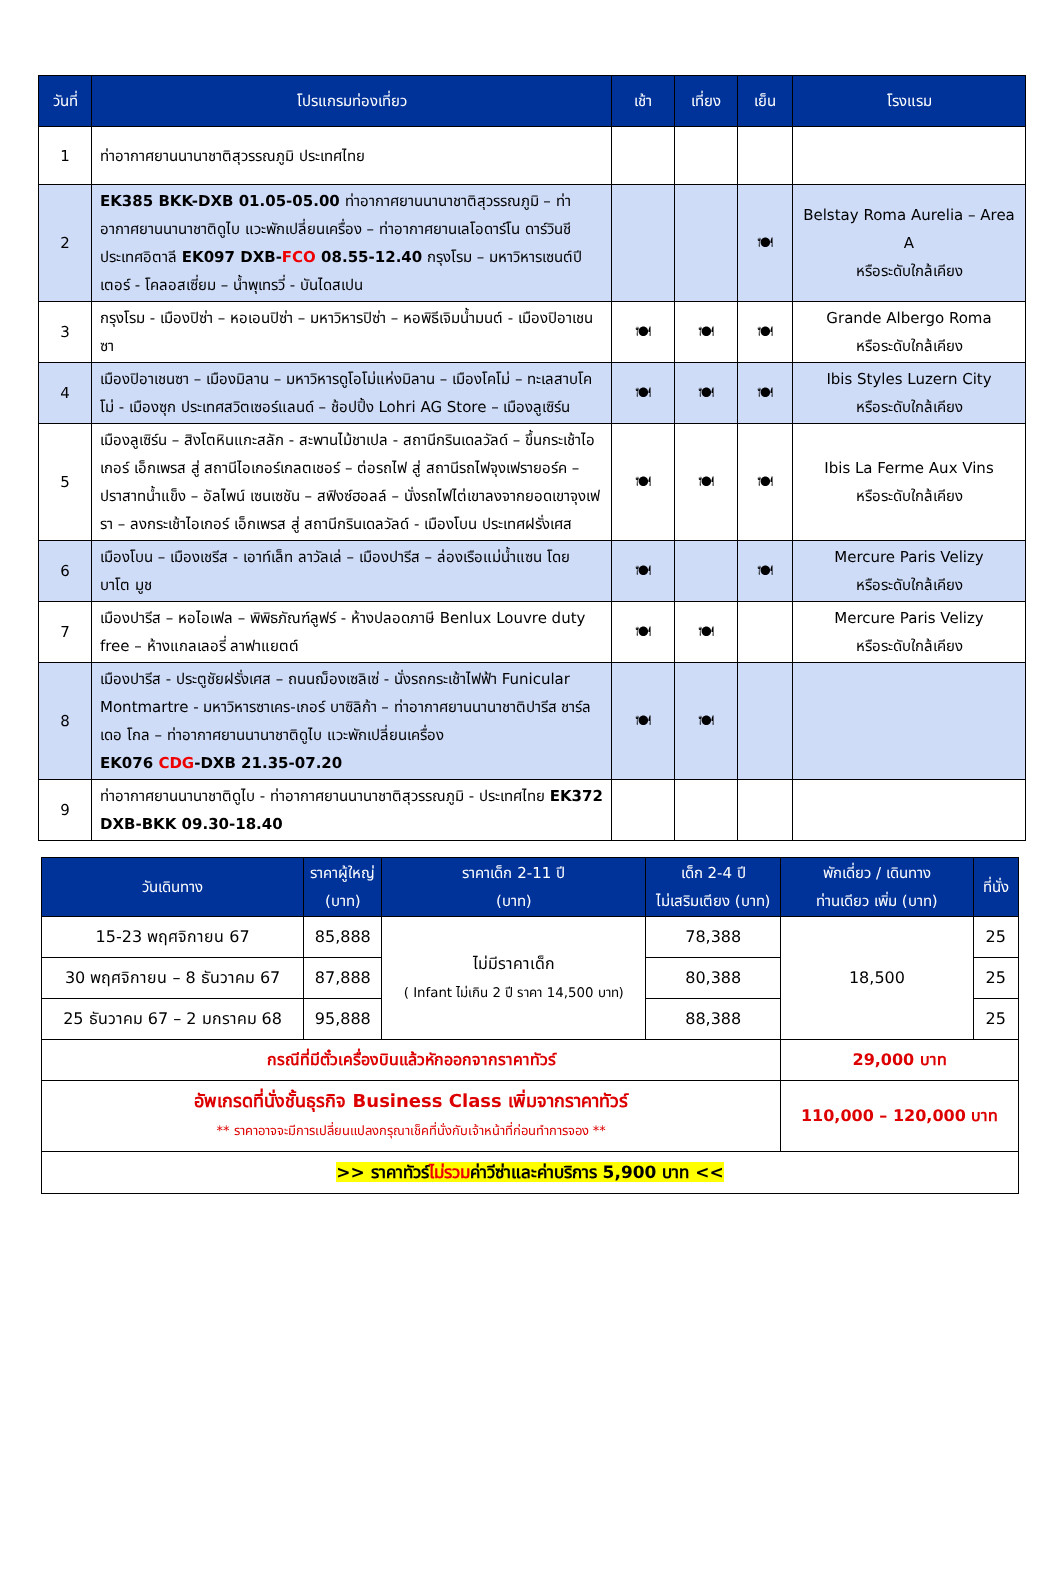| วันที่ | โปรแกรมท่องเที่ยว | เช้า | เที่ยง | เย็น | โรงแรม |
| --- | --- | --- | --- | --- | --- |
| 1 | ท่าอากาศยานนานาชาติสุวรรณภูมิ ประเทศไทย | | | | |
| 2 | EK385 BKK-DXB 01.05-05.00 ท่าอากาศยานนานาชาติสุวรรณภูมิ – ท่าอากาศยานนานาชาติดูไบ แวะพักเปลี่ยนเครื่อง – ท่าอากาศยานเลโอดาร์โน ดาร์วินชี ประเทศอิตาลี EK097 DXB- FCO 08.55-12.40 กรุงโรม – มหาวิหารเซนต์ปีเตอร์ - โคลอสเซี่ยม – น้ำพุเทรวี่ - บันไดสเปน | | | 🍽 | Belstay Roma Aurelia – Area A หรือระดับใกล้เคียง |
| 3 | กรุงโรม - เมืองปิซ่า – หอเอนปิซ่า – มหาวิหารปิซ่า – หอพิธีเจิมน้ำมนต์ - เมืองปิอาเชนซา | 🍽 | 🍽 | 🍽 | Grande Albergo Roma หรือระดับใกล้เคียง |
| 4 | เมืองปิอาเชนซา – เมืองมิลาน – มหาวิหารดูโอโม่แห่งมิลาน – เมืองโคโม่ – ทะเลสาบโคโม่ - เมืองซุก ประเทศสวิตเซอร์แลนด์ – ช้อปปิ้ง Lohri AG Store – เมืองลูเซิร์น | 🍽 | 🍽 | 🍽 | Ibis Styles Luzern City หรือระดับใกล้เคียง |
| 5 | เมืองลูเซิร์น – สิงโตหินแกะสลัก - สะพานไม้ชาเปล - สถานีกรินเดลวัลด์ – ขึ้นกระเช้าไอเกอร์ เอ็กเพรส สู่ สถานีไอเกอร์เกลตเชอร์ – ต่อรถไฟ สู่ สถานีรถไฟจุงเฟรายอร์ค – ปราสาทน้ำแข็ง – อัลไพน์ เซนเซชัน – สฟิงซ์ฮอลล์ – นั่งรถไฟไต่เขาลงจากยอดเขาจุงเฟรา – ลงกระเช้าไอเกอร์ เอ็กเพรส สู่ สถานีกรินเดลวัลด์ - เมืองโบน ประเทศฝรั่งเศส | 🍽 | 🍽 | 🍽 | Ibis La Ferme Aux Vins หรือระดับใกล้เคียง |
| 6 | เมืองโบน – เมืองเชรีส - เอาท์เล็ท ลาวัลเล่ – เมืองปารีส – ล่องเรือแม่น้ำแซน โดย บาโต มูช | 🍽 | | 🍽 | Mercure Paris Velizy หรือระดับใกล้เคียง |
| 7 | เมืองปารีส – หอไอเฟล – พิพิธภัณฑ์ลูฟร์ - ห้างปลอดภาษี Benlux Louvre duty free – ห้างแกลเลอรี่ ลาฟาแยตต์ | 🍽 | 🍽 | | Mercure Paris Velizy หรือระดับใกล้เคียง |
| 8 | เมืองปารีส - ประตูชัยฝรั่งเศส – ถนนฌ็องเซลิเซ่ - นั่งรถกระเช้าไฟฟ้า Funicular Montmartre - มหาวิหารซาเคร-เกอร์ บาซิลิก้า – ท่าอากาศยานนานาชาติปารีส ชาร์ล เดอ โกล – ท่าอากาศยานนานาชาติดูไบ แวะพักเปลี่ยนเครื่อง EK076 CDG -DXB 21.35-07.20 | 🍽 | 🍽 | | |
| 9 | ท่าอากาศยานนานาชาติดูไบ - ท่าอากาศยานนานาชาติสุวรรณภูมิ - ประเทศไทย EK372 DXB-BKK 09.30-18.40 | | | | |
| วันเดินทาง | ราคาผู้ใหญ่ (บาท) | ราคาเด็ก 2-11 ปี (บาท) | เด็ก 2-4 ปี ไม่เสริมเตียง (บาท) | พักเดี่ยว / เดินทาง ท่านเดียว เพิ่ม (บาท) | ที่นั่ง |
| --- | --- | --- | --- | --- | --- |
| 15-23 พฤศจิกายน 67 | 85,888 | ไม่มีราคาเด็ก ( Infant ไม่เกิน 2 ปี ราคา 14,500 บาท) | 78,388 | 18,500 | 25 |
| 30 พฤศจิกายน – 8 ธันวาคม 67 | 87,888 | | 80,388 | | 25 |
| 25 ธันวาคม 67 – 2 มกราคม 68 | 95,888 | | 88,388 | | 25 |
| กรณีที่มีตั๋วเครื่องบินแล้วหักออกจากราคาทัวร์ | | | | 29,000 บาท | |
| อัพเกรดที่นั่งชั้นธุรกิจ Business Class เพิ่มจากราคาทัวร์ ** ราคาอาจจะมีการเปลี่ยนแปลงกรุณาเช็คที่นั่งกับเจ้าหน้าที่ก่อนทำการจอง ** | | | | 110,000 – 120,000 บาท | |
| >> ราคาทัวร์ ไม่รวม ค่าวีซ่าและค่าบริการ 5,900 บาท << | | | | | |